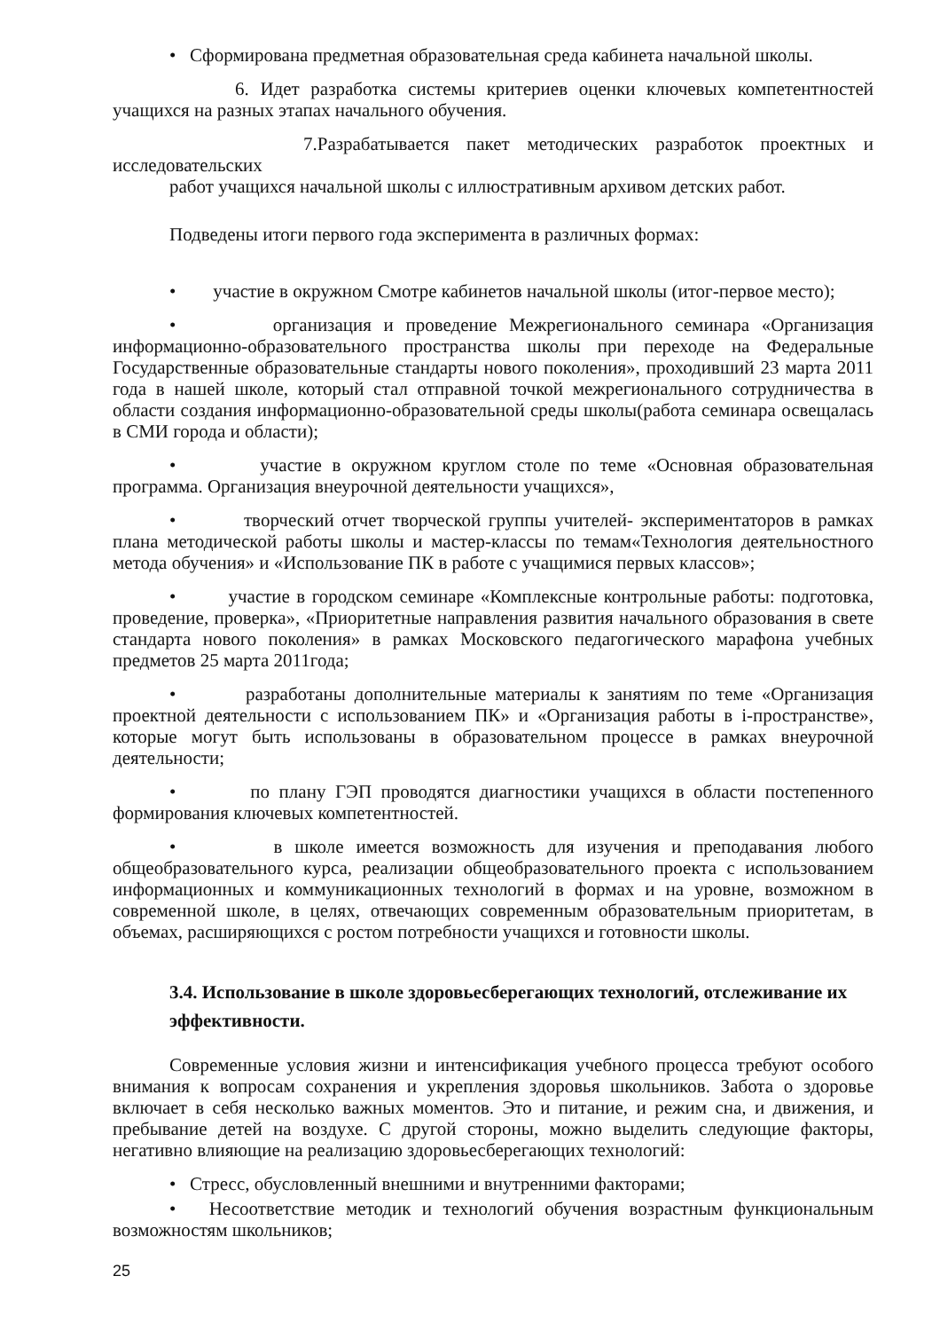• Сформирована предметная образовательная среда кабинета начальной школы.
6. Идет разработка системы критериев оценки ключевых компетентностей учащихся на разных этапах начального обучения.
7.Разрабатывается пакет методических разработок проектных и исследовательских
работ учащихся начальной школы с иллюстративным архивом детских работ.
Подведены итоги первого года эксперимента в различных формах:
• участие в окружном Смотре кабинетов начальной школы (итог-первое место);
• организация и проведение Межрегионального семинара «Организация информационно-образовательного пространства школы при переходе на Федеральные Государственные образовательные стандарты нового поколения», проходивший 23 марта 2011 года в нашей школе, который стал отправной точкой межрегионального сотрудничества в области создания информационно-образовательной среды школы(работа семинара освещалась в СМИ города и области);
• участие в окружном круглом столе по теме «Основная образовательная программа. Организация внеурочной деятельности учащихся»,
• творческий отчет творческой группы учителей- экспериментаторов в рамках плана методической работы школы и мастер-классы по темам«Технология деятельностного метода обучения» и «Использование ПК в работе с учащимися первых классов»;
• участие в городском семинаре «Комплексные контрольные работы: подготовка, проведение, проверка», «Приоритетные направления развития начального образования в свете стандарта нового поколения» в рамках Московского педагогического марафона учебных предметов 25 марта 2011года;
• разработаны дополнительные материалы к занятиям по теме «Организация проектной деятельности с использованием ПК» и «Организация работы в i-пространстве», которые могут быть использованы в образовательном процессе в рамках внеурочной деятельности;
• по плану ГЭП проводятся диагностики учащихся в области постепенного формирования ключевых компетентностей.
• в школе имеется возможность для изучения и преподавания любого общеобразовательного курса, реализации общеобразовательного проекта с использованием информационных и коммуникационных технологий в формах и на уровне, возможном в современной школе, в целях, отвечающих современным образовательным приоритетам, в объемах, расширяющихся с ростом потребности учащихся и готовности школы.
3.4. Использование в школе здоровьесберегающих технологий, отслеживание их эффективности.
Современные условия жизни и интенсификация учебного процесса требуют особого внимания к вопросам сохранения и укрепления здоровья школьников. Забота о здоровье включает в себя несколько важных моментов. Это и питание, и режим сна, и движения, и пребывание детей на воздухе. С другой стороны, можно выделить следующие факторы, негативно влияющие на реализацию здоровьесберегающих технологий:
• Стресс, обусловленный внешними и внутренними факторами;
• Несоответствие методик и технологий обучения возрастным функциональным возможностям школьников;
25